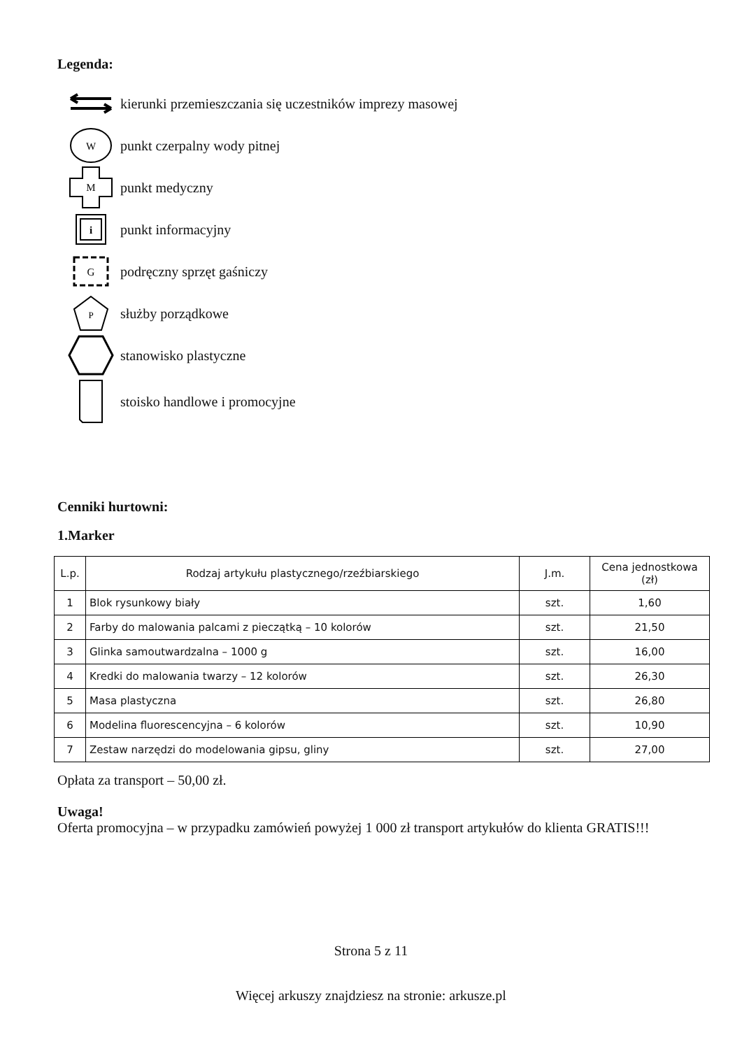Legenda:
kierunki przemieszczania się uczestników imprezy masowej
W
punkt czerpalny wody pitnej
M
punkt medyczny
i
punkt informacyjny
G
podręczny sprzęt gaśniczy
P
służby porządkowe
stanowisko plastyczne
stoisko handlowe i promocyjne
Cenniki hurtowni:
1.Marker
| L.p. | Rodzaj artykułu plastycznego/rzeźbiarskiego | J.m. | Cena jednostkowa (zł) |
| --- | --- | --- | --- |
| 1 | Blok rysunkowy biały | szt. | 1,60 |
| 2 | Farby do malowania palcami z pieczątką – 10 kolorów | szt. | 21,50 |
| 3 | Glinka samoutwardzalna – 1000 g | szt. | 16,00 |
| 4 | Kredki do malowania twarzy – 12 kolorów | szt. | 26,30 |
| 5 | Masa plastyczna | szt. | 26,80 |
| 6 | Modelina fluorescencyjna – 6 kolorów | szt. | 10,90 |
| 7 | Zestaw narzędzi do modelowania gipsu, gliny | szt. | 27,00 |
Opłata za transport – 50,00 zł.
Uwaga!
Oferta promocyjna – w przypadku zamówień powyżej 1 000 zł transport artykułów do klienta GRATIS!!!
Strona 5 z 11
Więcej arkuszy znajdziesz na stronie: arkusze.pl